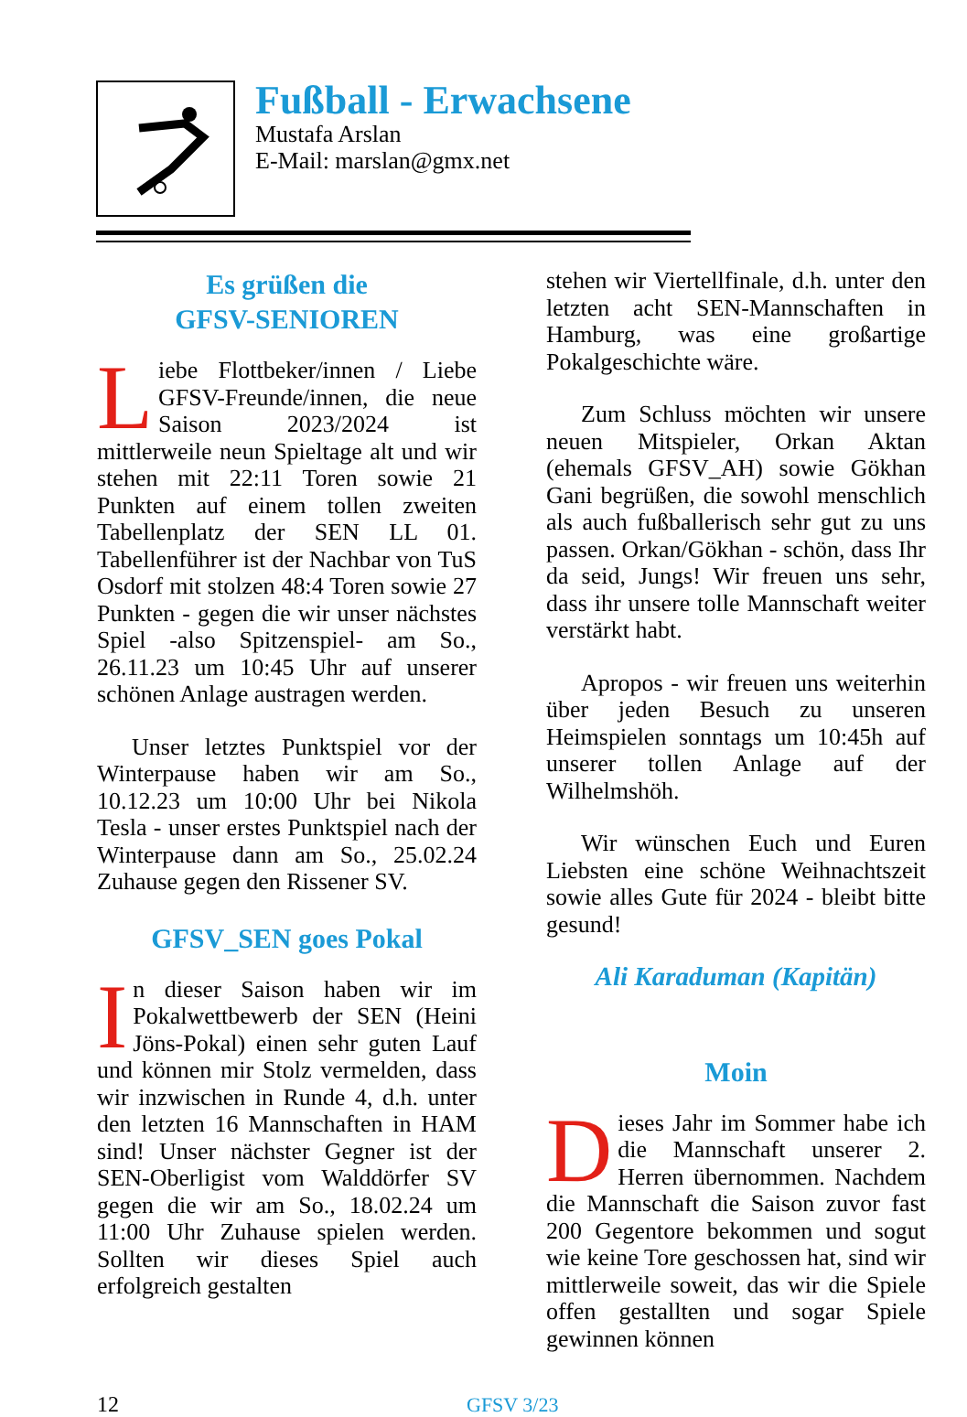Fußball - Erwachsene
Mustafa Arslan
E-Mail: marslan@gmx.net
Es grüßen die
GFSV-SENIOREN
Liebe Flottbeker/innen / Liebe GFSV-Freunde/innen, die neue Saison 2023/2024 ist mittlerweile neun Spieltage alt und wir stehen mit 22:11 Toren sowie 21 Punkten auf einem tollen zweiten Tabellenplatz der SEN LL 01. Tabellenführer ist der Nachbar von TuS Osdorf mit stolzen 48:4 Toren sowie 27 Punkten - gegen die wir unser nächstes Spiel -also Spitzenspiel- am So., 26.11.23 um 10:45 Uhr auf unserer schönen Anlage austragen werden.
Unser letztes Punktspiel vor der Winterpause haben wir am So., 10.12.23 um 10:00 Uhr bei Nikola Tesla - unser erstes Punktspiel nach der Winterpause dann am So., 25.02.24 Zuhause gegen den Rissener SV.
GFSV_SEN goes Pokal
In dieser Saison haben wir im Pokalwettbewerb der SEN (Heini Jöns-Pokal) einen sehr guten Lauf und können mir Stolz vermelden, dass wir inzwischen in Runde 4, d.h. unter den letzten 16 Mannschaften in HAM sind! Unser nächster Gegner ist der SEN-Oberligist vom Walddörfer SV gegen die wir am So., 18.02.24 um 11:00 Uhr Zuhause spielen werden. Sollten wir dieses Spiel auch erfolgreich gestalten
stehen wir Viertellfinale, d.h. unter den letzten acht SEN-Mannschaften in Hamburg, was eine großartige Pokalgeschichte wäre.
Zum Schluss möchten wir unsere neuen Mitspieler, Orkan Aktan (ehemals GFSV_AH) sowie Gökhan Gani begrüßen, die sowohl menschlich als auch fußballerisch sehr gut zu uns passen. Orkan/Gökhan - schön, dass Ihr da seid, Jungs! Wir freuen uns sehr, dass ihr unsere tolle Mannschaft weiter verstärkt habt.
Apropos - wir freuen uns weiterhin über jeden Besuch zu unseren Heimspielen sonntags um 10:45h auf unserer tollen Anlage auf der Wilhelmshöh.
Wir wünschen Euch und Euren Liebsten eine schöne Weihnachtszeit sowie alles Gute für 2024 - bleibt bitte gesund!
Ali Karaduman (Kapitän)
Moin
Dieses Jahr im Sommer habe ich die Mannschaft unserer 2. Herren übernommen. Nachdem die Mannschaft die Saison zuvor fast 200 Gegentore bekommen und sogut wie keine Tore geschossen hat, sind wir mittlerweile soweit, das wir die Spiele offen gestallten und sogar Spiele gewinnen können
12 GFSV 3/23